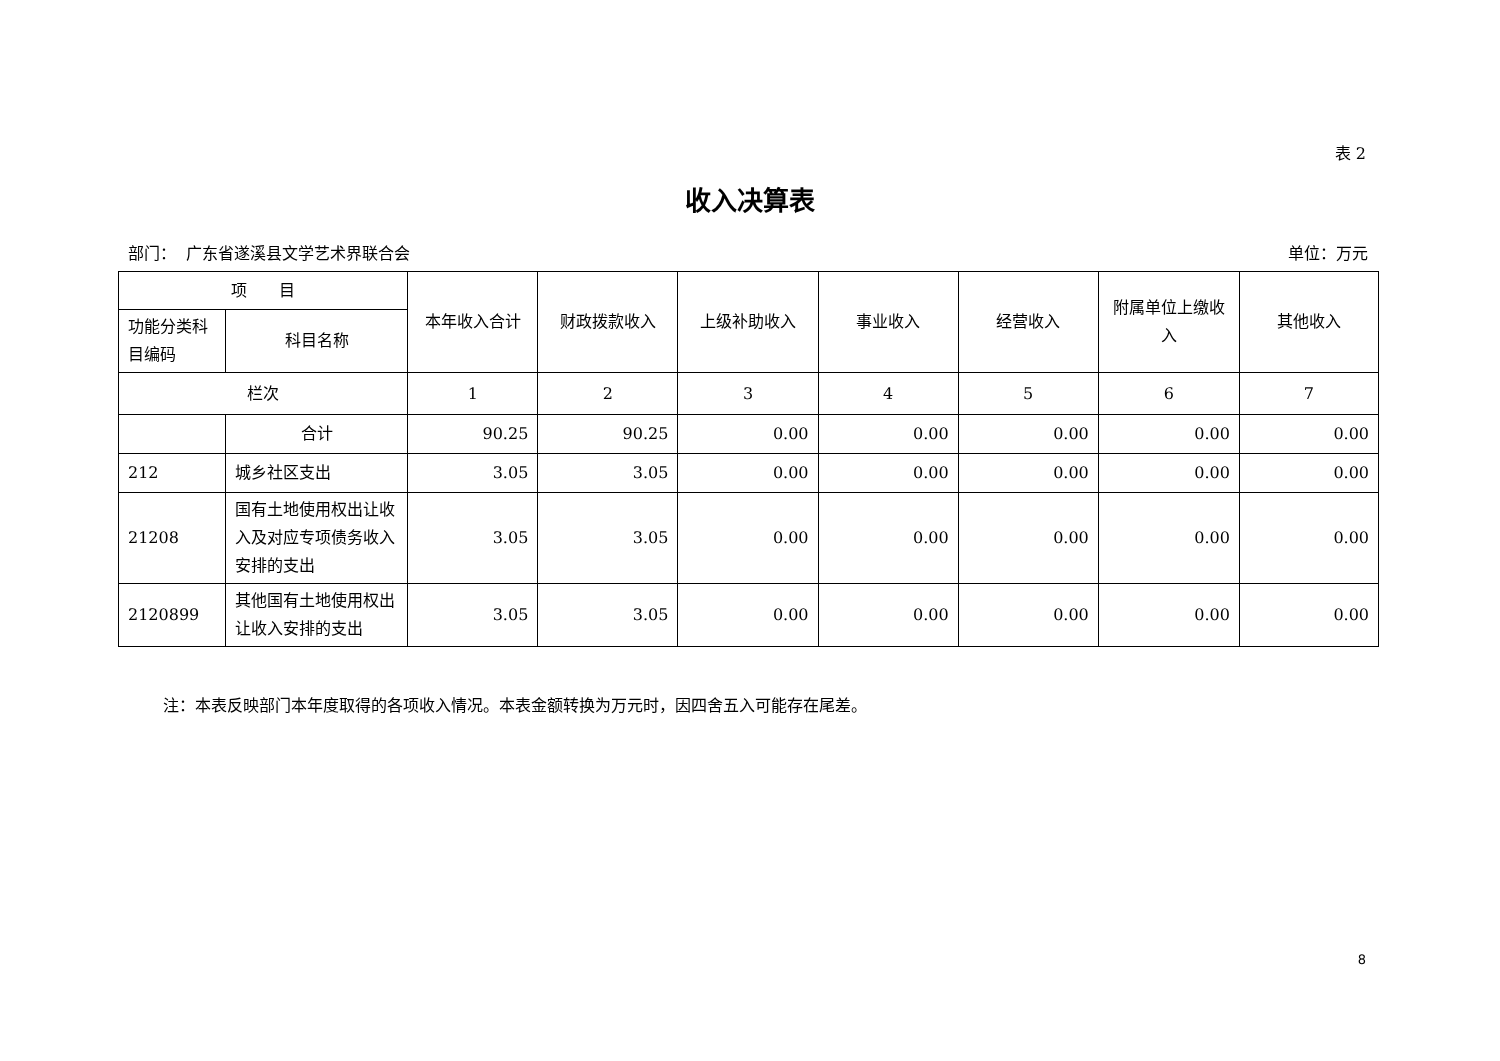表 2
收入决算表
部门： 广东省遂溪县文学艺术界联合会 单位：万元
| 项 目 | | 本年收入合计 | 财政拨款收入 | 上级补助收入 | 事业收入 | 经营收入 | 附属单位上缴收入 | 其他收入 |
| --- | --- | --- | --- | --- | --- | --- | --- | --- |
| 功能分类科目编码 | 科目名称 | | | | | | | |
| 栏次 | | 1 | 2 | 3 | 4 | 5 | 6 | 7 |
| | 合计 | 90.25 | 90.25 | 0.00 | 0.00 | 0.00 | 0.00 | 0.00 |
| 212 | 城乡社区支出 | 3.05 | 3.05 | 0.00 | 0.00 | 0.00 | 0.00 | 0.00 |
| 21208 | 国有土地使用权出让收入及对应专项债务收入安排的支出 | 3.05 | 3.05 | 0.00 | 0.00 | 0.00 | 0.00 | 0.00 |
| 2120899 | 其他国有土地使用权出让收入安排的支出 | 3.05 | 3.05 | 0.00 | 0.00 | 0.00 | 0.00 | 0.00 |
注：本表反映部门本年度取得的各项收入情况。本表金额转换为万元时，因四舍五入可能存在尾差。
8